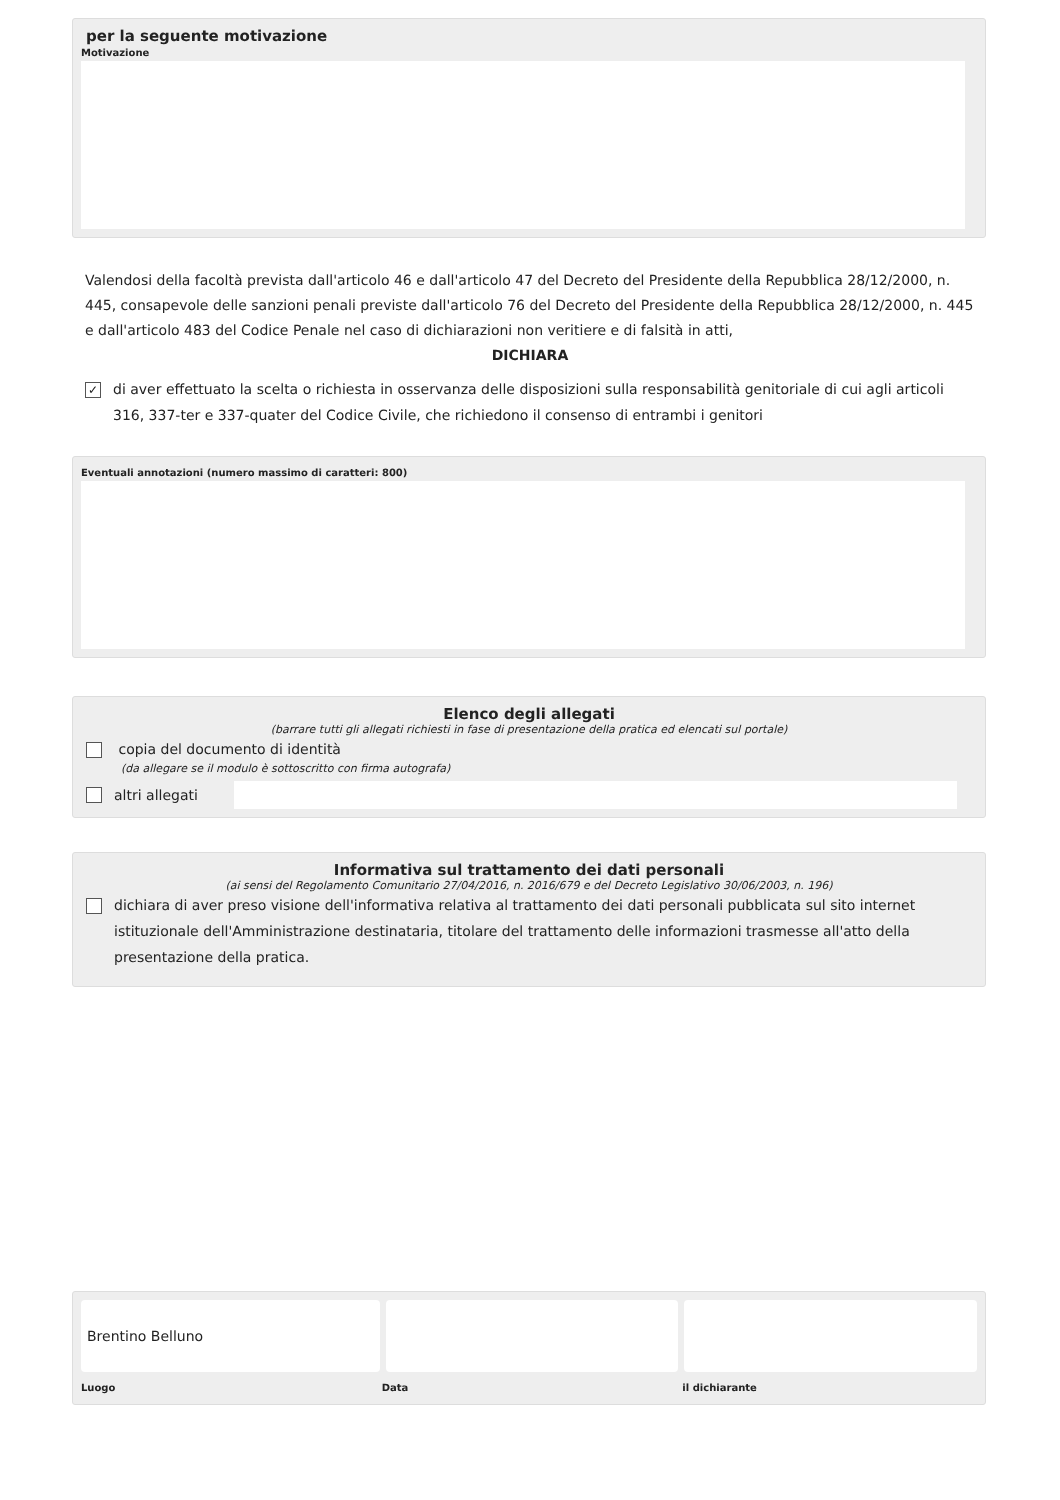per la seguente motivazione
Motivazione
Valendosi della facoltà prevista dall'articolo 46 e dall'articolo 47 del Decreto del Presidente della Repubblica 28/12/2000, n. 445, consapevole delle sanzioni penali previste dall'articolo 76 del Decreto del Presidente della Repubblica 28/12/2000, n. 445 e dall'articolo 483 del Codice Penale nel caso di dichiarazioni non veritiere e di falsità in atti,
DICHIARA
✓ di aver effettuato la scelta o richiesta in osservanza delle disposizioni sulla responsabilità genitoriale di cui agli articoli 316, 337-ter e 337-quater del Codice Civile, che richiedono il consenso di entrambi i genitori
Eventuali annotazioni (numero massimo di caratteri: 800)
Elenco degli allegati
(barrare tutti gli allegati richiesti in fase di presentazione della pratica ed elencati sul portale)
copia del documento di identità
(da allegare se il modulo è sottoscritto con firma autografa)
altri allegati
Informativa sul trattamento dei dati personali
(ai sensi del Regolamento Comunitario 27/04/2016, n. 2016/679 e del Decreto Legislativo 30/06/2003, n. 196)
dichiara di aver preso visione dell'informativa relativa al trattamento dei dati personali pubblicata sul sito internet istituzionale dell'Amministrazione destinataria, titolare del trattamento delle informazioni trasmesse all'atto della presentazione della pratica.
Brentino Belluno
Luogo Data il dichiarante